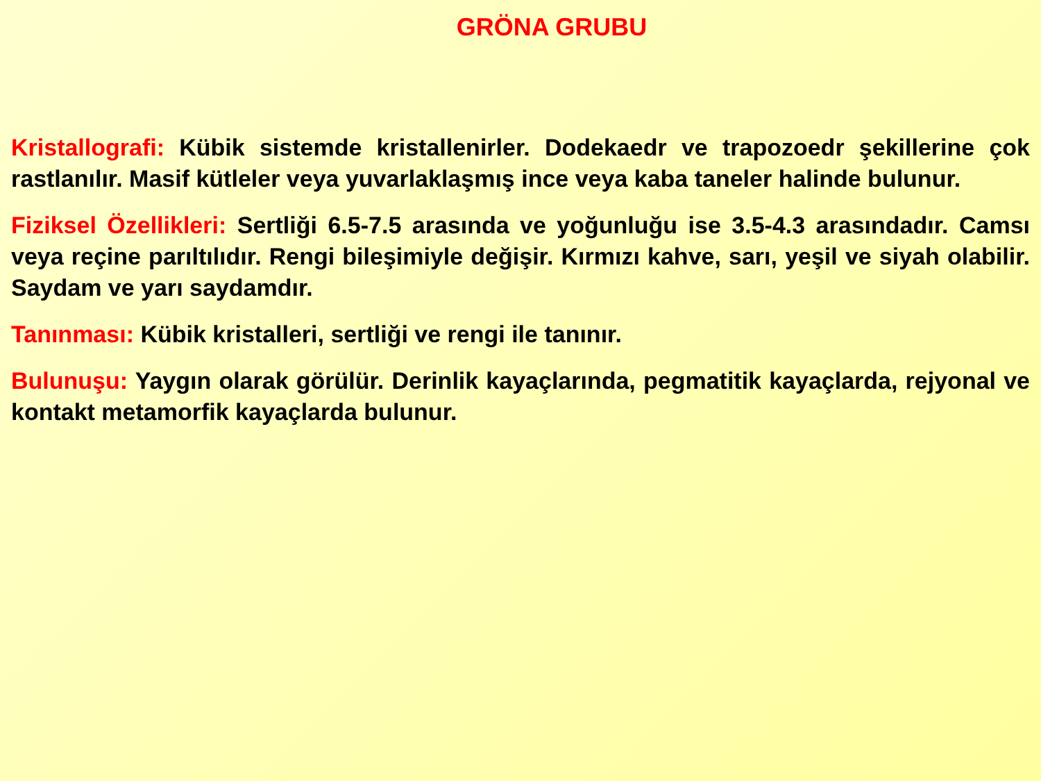GRÖNA GRUBU
Kristallografi: Kübik sistemde kristallenirler. Dodekaedr ve trapozoedr şekillerine çok rastlanılır. Masif kütleler veya yuvarlaklaşmış ince veya kaba taneler halinde bulunur.
Fiziksel Özellikleri: Sertliği 6.5-7.5 arasında ve yoğunluğu ise 3.5-4.3 arasındadır. Camsı veya reçine parıltılıdır. Rengi bileşimiyle değişir. Kırmızı kahve, sarı, yeşil ve siyah olabilir. Saydam ve yarı saydamdır.
Tanınması: Kübik kristalleri, sertliği ve rengi ile tanınır.
Bulunuşu: Yaygın olarak görülür. Derinlik kayaçlarında, pegmatitik kayaçlarda, rejyonal ve kontakt metamorfik kayaçlarda bulunur.